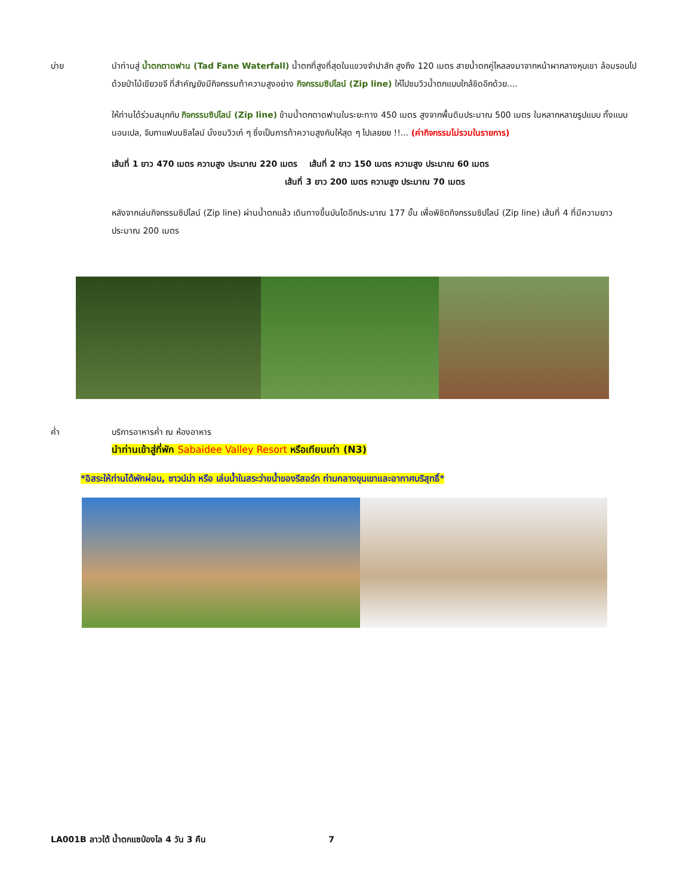บ่าย นำท่านสู่ น้ำตกตาดฟาน (Tad Fane Waterfall) น้ำตกที่สูงที่สุดในแขวงจำปาสัก สูงถึง 120 เมตร สายน้ำตกคู่ไหลลงมาจากหน้าผากลางหุบเขา ล้อมรอบไปด้วยป่าไม้เขียวขจี ที่สำคัญยังมีกิจกรรมท้าความสูงอย่าง กิจกรรมซิปไลน์ (Zip line) ให้ไปชมวิวน้ำตกแบบใกล้ชิดอีกด้วย....
ให้ท่านได้ร่วมสนุกกับ กิจกรรมซิปไลน์ (Zip line) ข้ามน้ำตกตาดฟานในระยะทาง 450 เมตร สูงจากพื้นดินประมาณ 500 เมตร ในหลากหลายรูปแบบ ทั้งแบบนอนเปล, จิบกาแฟบนซิลไลน์ นั่งชมวิวเก๋ ๆ ซึ่งเป็นการท้าความสูงกันให้สุด ๆ ไปเลยยย !!... (ค่ากิจกรรมไม่รวมในรายการ)
เส้นที่ 1 ยาว 470 เมตร ความสูง ประมาณ 220 เมตร เส้นที่ 2 ยาว 150 เมตร ความสูง ประมาณ 60 เมตร
เส้นที่ 3 ยาว 200 เมตร ความสูง ประมาณ 70 เมตร
หลังจากเล่นกิจกรรมซิปไลน์ (Zip line) ผ่านน้ำตกแล้ว เดินทางขึ้นบันไดอีกประมาณ 177 ขั้น เพื่อพิชิตกิจกรรมซิปไลน์ (Zip line) เส้นที่ 4 ที่มีความยาว ประมาณ 200 เมตร
ค่ำ บริการอาหารค่ำ ณ ห้องอาหาร
นำท่านเข้าสู่ที่พัก Sabaidee Valley Resort หรือเทียบเท่า (N3)
*อิสระให้ท่านได้พักผ่อน, ซาวน์น่า หรือ เล่นน้ำในสระว่ายน้ำของรีสอร์ท ท่ามกลางขุนเขาและอากาศบริสุทธิ์*
LA001B ลาวใต้ น้ำตกแซป่องไล 4 วัน 3 คืน 7